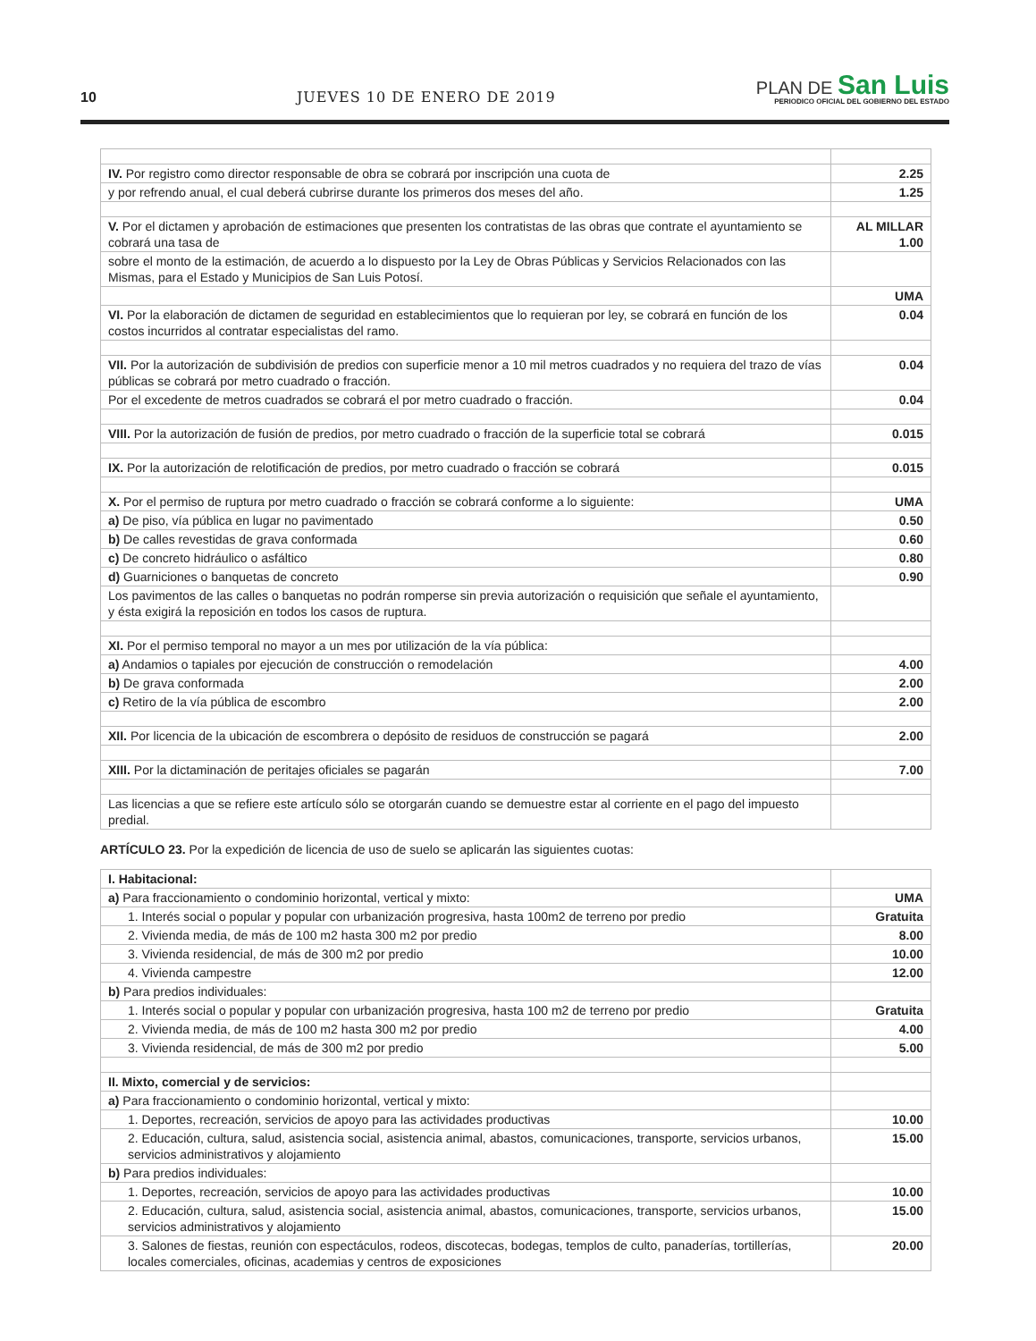10 JUEVES 10 DE ENERO DE 2019
PLAN DE San Luis
PERIODICO OFICIAL DEL GOBIERNO DEL ESTADO
| IV. Por registro como director responsable de obra se cobrará por inscripción una cuota de | 2.25 |
| y por refrendo anual, el cual deberá cubrirse durante los primeros dos meses del año. | 1.25 |
| V. Por el dictamen y aprobación de estimaciones que presenten los contratistas de las obras que contrate el ayuntamiento se cobrará una tasa de | AL MILLAR 1.00 |
| sobre el monto de la estimación, de acuerdo a lo dispuesto por la Ley de Obras Públicas y Servicios Relacionados con las Mismas, para el Estado y Municipios de San Luis Potosí. | |
| | UMA |
| VI. Por la elaboración de dictamen de seguridad en establecimientos que lo requieran por ley, se cobrará en función de los costos incurridos al contratar especialistas del ramo. | 0.04 |
| VII. Por la autorización de subdivisión de predios con superficie menor a 10 mil metros cuadrados y no requiera del trazo de vías públicas se cobrará por metro cuadrado o fracción. | 0.04 |
| Por el excedente de metros cuadrados se cobrará el por metro cuadrado o fracción. | 0.04 |
| VIII. Por la autorización de fusión de predios, por metro cuadrado o fracción de la superficie total se cobrará | 0.015 |
| IX. Por la autorización de relotificación de predios, por metro cuadrado o fracción se cobrará | 0.015 |
| X. Por el permiso de ruptura por metro cuadrado o fracción se cobrará conforme a lo siguiente: | UMA |
| a) De piso, vía pública en lugar no pavimentado | 0.50 |
| b) De calles revestidas de grava conformada | 0.60 |
| c) De concreto hidráulico o asfáltico | 0.80 |
| d) Guarniciones o banquetas de concreto | 0.90 |
| Los pavimentos de las calles o banquetas no podrán romperse sin previa autorización o requisición que señale el ayuntamiento, y ésta exigirá la reposición en todos los casos de ruptura. | |
| XI. Por el permiso temporal no mayor a un mes por utilización de la vía pública: | |
| a) Andamios o tapiales por ejecución de construcción o remodelación | 4.00 |
| b) De grava conformada | 2.00 |
| c) Retiro de la vía pública de escombro | 2.00 |
| XII. Por licencia de la ubicación de escombrera o depósito de residuos de construcción se pagará | 2.00 |
| XIII. Por la dictaminación de peritajes oficiales se pagarán | 7.00 |
| Las licencias a que se refiere este artículo sólo se otorgarán cuando se demuestre estar al corriente en el pago del impuesto predial. | |
ARTÍCULO 23. Por la expedición de licencia de uso de suelo se aplicarán las siguientes cuotas:
| I. Habitacional: | |
| a) Para fraccionamiento o condominio horizontal, vertical y mixto: | UMA |
| 1. Interés social o popular y popular con urbanización progresiva, hasta 100m2 de terreno por predio | Gratuita |
| 2. Vivienda media, de más de 100 m2 hasta 300 m2 por predio | 8.00 |
| 3. Vivienda residencial, de más de 300 m2 por predio | 10.00 |
| 4. Vivienda campestre | 12.00 |
| b) Para predios individuales: | |
| 1. Interés social o popular y popular con urbanización progresiva, hasta 100 m2 de terreno por predio | Gratuita |
| 2. Vivienda media, de más de 100 m2 hasta 300 m2 por predio | 4.00 |
| 3. Vivienda residencial, de más de 300 m2 por predio | 5.00 |
| II. Mixto, comercial y de servicios: | |
| a) Para fraccionamiento o condominio horizontal, vertical y mixto: | |
| 1. Deportes, recreación, servicios de apoyo para las actividades productivas | 10.00 |
| 2. Educación, cultura, salud, asistencia social, asistencia animal, abastos, comunicaciones, transporte, servicios urbanos, servicios administrativos y alojamiento | 15.00 |
| b) Para predios individuales: | |
| 1. Deportes, recreación, servicios de apoyo para las actividades productivas | 10.00 |
| 2. Educación, cultura, salud, asistencia social, asistencia animal, abastos, comunicaciones, transporte, servicios urbanos, servicios administrativos y alojamiento | 15.00 |
| 3. Salones de fiestas, reunión con espectáculos, rodeos, discotecas, bodegas, templos de culto, panaderías, tortillerías, locales comerciales, oficinas, academias y centros de exposiciones | 20.00 |